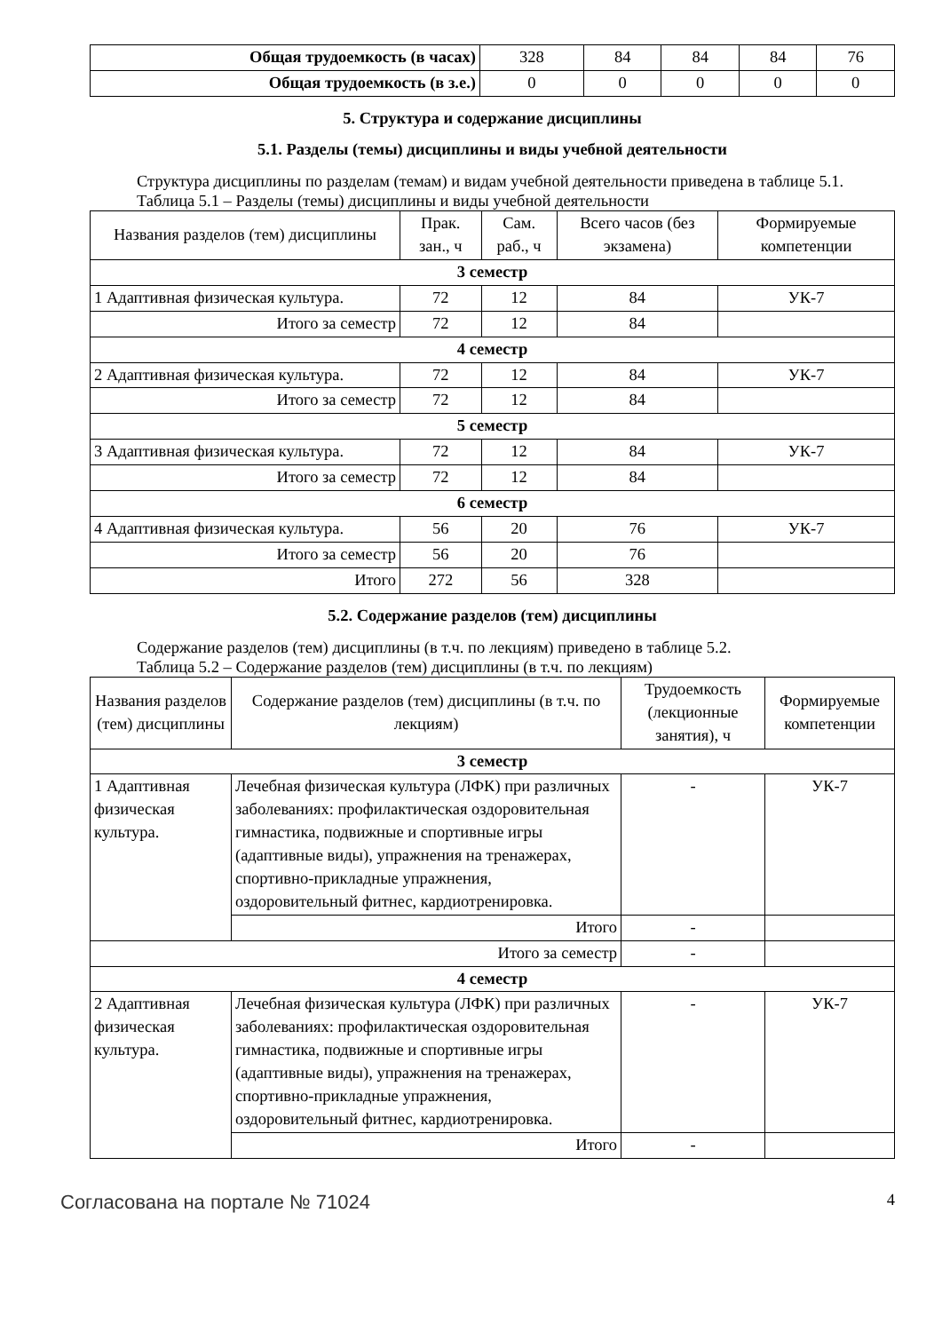| Общая трудоемкость (в часах) | 328 | 84 | 84 | 84 | 76 |
| Общая трудоемкость (в з.е.) | 0 | 0 | 0 | 0 | 0 |
5. Структура и содержание дисциплины
5.1. Разделы (темы) дисциплины и виды учебной деятельности
Структура дисциплины по разделам (темам) и видам учебной деятельности приведена в таблице 5.1.
Таблица 5.1 – Разделы (темы) дисциплины и виды учебной деятельности
| Названия разделов (тем) дисциплины | Прак. зан., ч | Сам. раб., ч | Всего часов (без экзамена) | Формируемые компетенции |
| --- | --- | --- | --- | --- |
| 3 семестр | | | | |
| 1 Адаптивная физическая культура. | 72 | 12 | 84 | УК-7 |
| Итого за семестр | 72 | 12 | 84 | |
| 4 семестр | | | | |
| 2 Адаптивная физическая культура. | 72 | 12 | 84 | УК-7 |
| Итого за семестр | 72 | 12 | 84 | |
| 5 семестр | | | | |
| 3 Адаптивная физическая культура. | 72 | 12 | 84 | УК-7 |
| Итого за семестр | 72 | 12 | 84 | |
| 6 семестр | | | | |
| 4 Адаптивная физическая культура. | 56 | 20 | 76 | УК-7 |
| Итого за семестр | 56 | 20 | 76 | |
| Итого | 272 | 56 | 328 | |
5.2. Содержание разделов (тем) дисциплины
Содержание разделов (тем) дисциплины (в т.ч. по лекциям) приведено в таблице 5.2.
Таблица 5.2 – Содержание разделов (тем) дисциплины (в т.ч. по лекциям)
| Названия разделов (тем) дисциплины | Содержание разделов (тем) дисциплины (в т.ч. по лекциям) | Трудоемкость (лекционные занятия), ч | Формируемые компетенции |
| --- | --- | --- | --- |
| 3 семестр | | | |
| 1 Адаптивная физическая культура. | Лечебная физическая культура (ЛФК) при различных заболеваниях: профилактическая оздоровительная гимнастика, подвижные и спортивные игры (адаптивные виды), упражнения на тренажерах, спортивно-прикладные упражнения, оздоровительный фитнес, кардиотренировка. | - | УК-7 |
| | Итого | - | |
| Итого за семестр | | - | |
| 4 семестр | | | |
| 2 Адаптивная физическая культура. | Лечебная физическая культура (ЛФК) при различных заболеваниях: профилактическая оздоровительная гимнастика, подвижные и спортивные игры (адаптивные виды), упражнения на тренажерах, спортивно-прикладные упражнения, оздоровительный фитнес, кардиотренировка. | - | УК-7 |
| | Итого | - | |
Согласована на портале № 71024 4